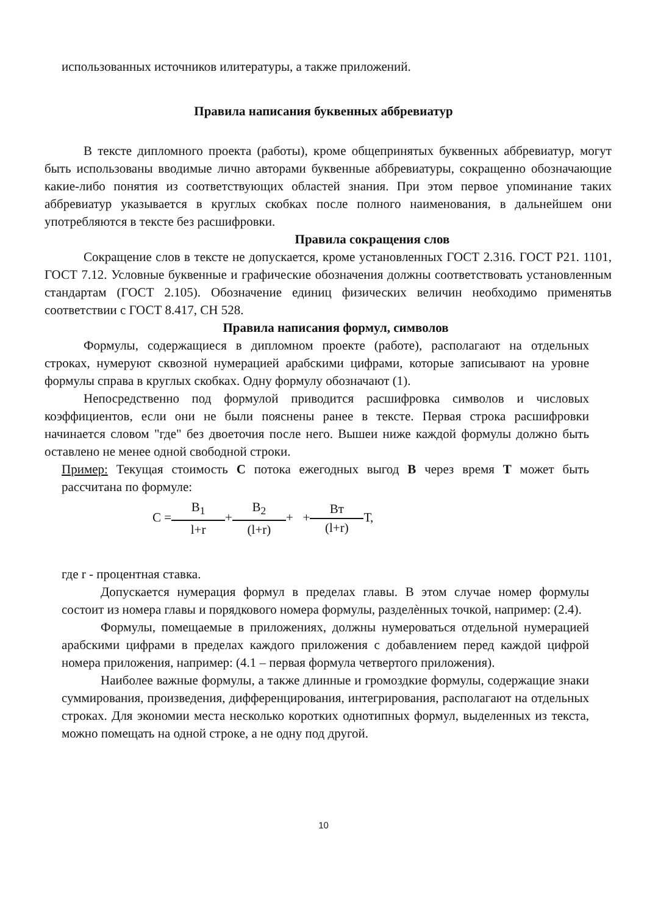использованных источников илитературы, а также приложений.
Правила написания буквенных аббревиатур
В тексте дипломного проекта (работы), кроме общепринятых буквенных аббревиатур, могут быть использованы вводимые лично авторами буквенные аббревиатуры, сокращенно обозначающие какие-либо понятия из соответствующих областей знания. При этом первое упоминание таких аббревиатур указывается в круглых скобках после полного наименования, в дальнейшем они употребляются в тексте без расшифровки.
Правила сокращения слов
Сокращение слов в тексте не допускается, кроме установленных ГОСТ 2.316. ГОСТ Р21. 1101, ГОСТ 7.12. Условные буквенные и графические обозначения должны соответствовать установленным стандартам (ГОСТ 2.105). Обозначение единиц физических величин необходимо применятьв соответствии с ГОСТ 8.417, СН 528.
Правила написания формул, символов
Формулы, содержащиеся в дипломном проекте (работе), располагают на отдельных строках, нумеруют сквозной нумерацией арабскими цифрами, которые записывают на уровне формулы справа в круглых скобках. Одну формулу обозначают (1).
Непосредственно под формулой приводится расшифровка символов и числовых коэффициентов, если они не были пояснены ранее в тексте. Первая строка расшифровки начинается словом "где" без двоеточия после него. Вышеи ниже каждой формулы должно быть оставлено не менее одной свободной строки.
Пример: Текущая стоимость С потока ежегодных выгод В через время Т может быть рассчитана по формуле:
С =В<sub>1</sub> l+r+В<sub>2</sub> (l+r)+ +Вт (l+r) Т,
где r - процентная ставка.
Допускается нумерация формул в пределах главы. В этом случае номер формулы состоит из номера главы и порядкового номера формулы, разделѐнных точкой, например: (2.4).
Формулы, помещаемые в приложениях, должны нумероваться отдельной нумерацией арабскими цифрами в пределах каждого приложения с добавлением перед каждой цифрой номера приложения, например: (4.1 – первая формула четвертого приложения).
Наиболее важные формулы, а также длинные и громоздкие формулы, содержащие знаки суммирования, произведения, дифференцирования, интегрирования, располагают на отдельных строках. Для экономии места несколько коротких однотипных формул, выделенных из текста, можно помещать на одной строке, а не одну под другой.
10